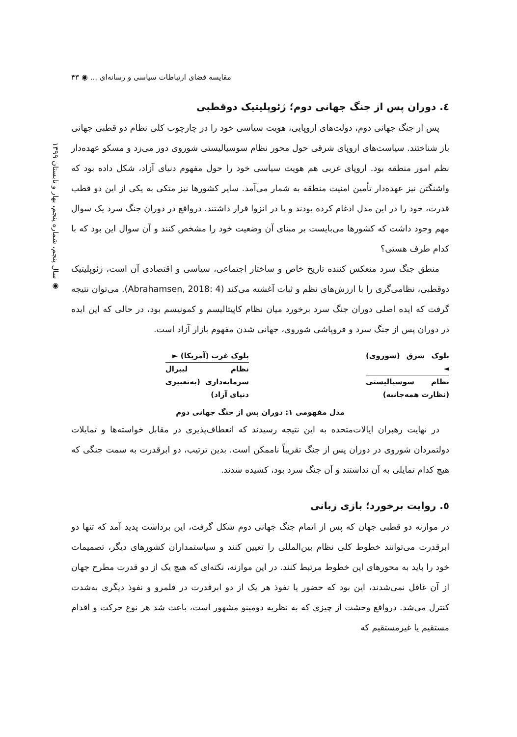مقایسه فضای ارتباطات سیاسی و رسانه‌ای ... ◉ ۴۳
◉ سال پنجم، شماره پنجم، بهار و تابستان ۱۳۹۹
٤. دوران پس از جنگ جهانی دوم؛ ژئوپلیتیک دوقطبی
پس از جنگ جهانی دوم، دولت‌های اروپایی، هویت سیاسی خود را در چارچوب کلی نظام دو قطبی جهانی باز شناختند. سیاست‌های اروپای شرقی حول محور نظام سوسیالیستی شوروی دور می‌زد و مسکو عهده‌دار نظم امور منطقه بود. اروپای غربی هم هویت سیاسی خود را حول مفهوم دنیای آزاد، شکل داده بود که واشنگتن نیز عهده‌دار تأمین امنیت منطقه به شمار می‌آمد. سایر کشورها نیز متکی به یکی از این دو قطب قدرت، خود را در این مدل ادغام کرده بودند و یا در انزوا قرار داشتند. درواقع در دوران جنگ سرد یک سوال مهم وجود داشت که کشورها می‌بایست بر مبنای آن وضعیت خود را مشخص کنند و آن سوال این بود که با کدام طرف هستی؟
منطق جنگ سرد منعکس کننده تاریخ خاص و ساختار اجتماعی، سیاسی و اقتصادی آن است، ژئوپلیتیک دوقطبی، نظامی‌گری را با ارزش‌های نظم و ثبات آغشته می‌کند (Abrahamsen, 2018: 4). می‌توان نتیجه گرفت که ایده اصلی دوران جنگ سرد برخورد میان نظام کاپیتالیسم و کمونیسم بود، در حالی که این ایده در دوران پس از جنگ سرد و فروپاشی شوروی، جهانی شدن مفهوم بازار آزاد است.
بلوک شرق (شوروی) ◄
نظام سوسیالیستی (نظارت همه‌جانبه)
بلوک غرب (آمریکا) ►
نظام لیبرال سرمایه‌داری (به‌تعبیری دنیای آزاد)
مدل مفهومی ۱: دوران پس از جنگ جهانی دوم
در نهایت رهبران ایالات‌متحده به این نتیجه رسیدند که انعطاف‌پذیری در مقابل خواسته‌ها و تمایلات دولتمردان شوروی در دوران پس از جنگ تقریباً ناممکن است. بدین ترتیب، دو ابرقدرت به سمت جنگی که هیچ کدام تمایلی به آن نداشتند و آن جنگ سرد بود، کشیده شدند.
٥. روایت برخورد؛ بازی زبانی
در موازنه دو قطبی جهان که پس از اتمام جنگ جهانی دوم شکل گرفت، این برداشت پدید آمد که تنها دو ابرقدرت می‌توانند خطوط کلی نظام بین‌المللی را تعیین کنند و سیاستمداران کشورهای دیگر، تصمیمات خود را باید به محورهای این خطوط مرتبط کنند. در این موازنه، نکته‌ای که هیچ یک از دو قدرت مطرح جهان از آن غافل نمی‌شدند، این بود که حضور یا نفوذ هر یک از دو ابرقدرت در قلمرو و نفوذ دیگری به‌شدت کنترل می‌شد. درواقع وحشت از چیزی که به نظریه دومینو مشهور است، باعث شد هر نوع حرکت و اقدام مستقیم یا غیرمستقیم که